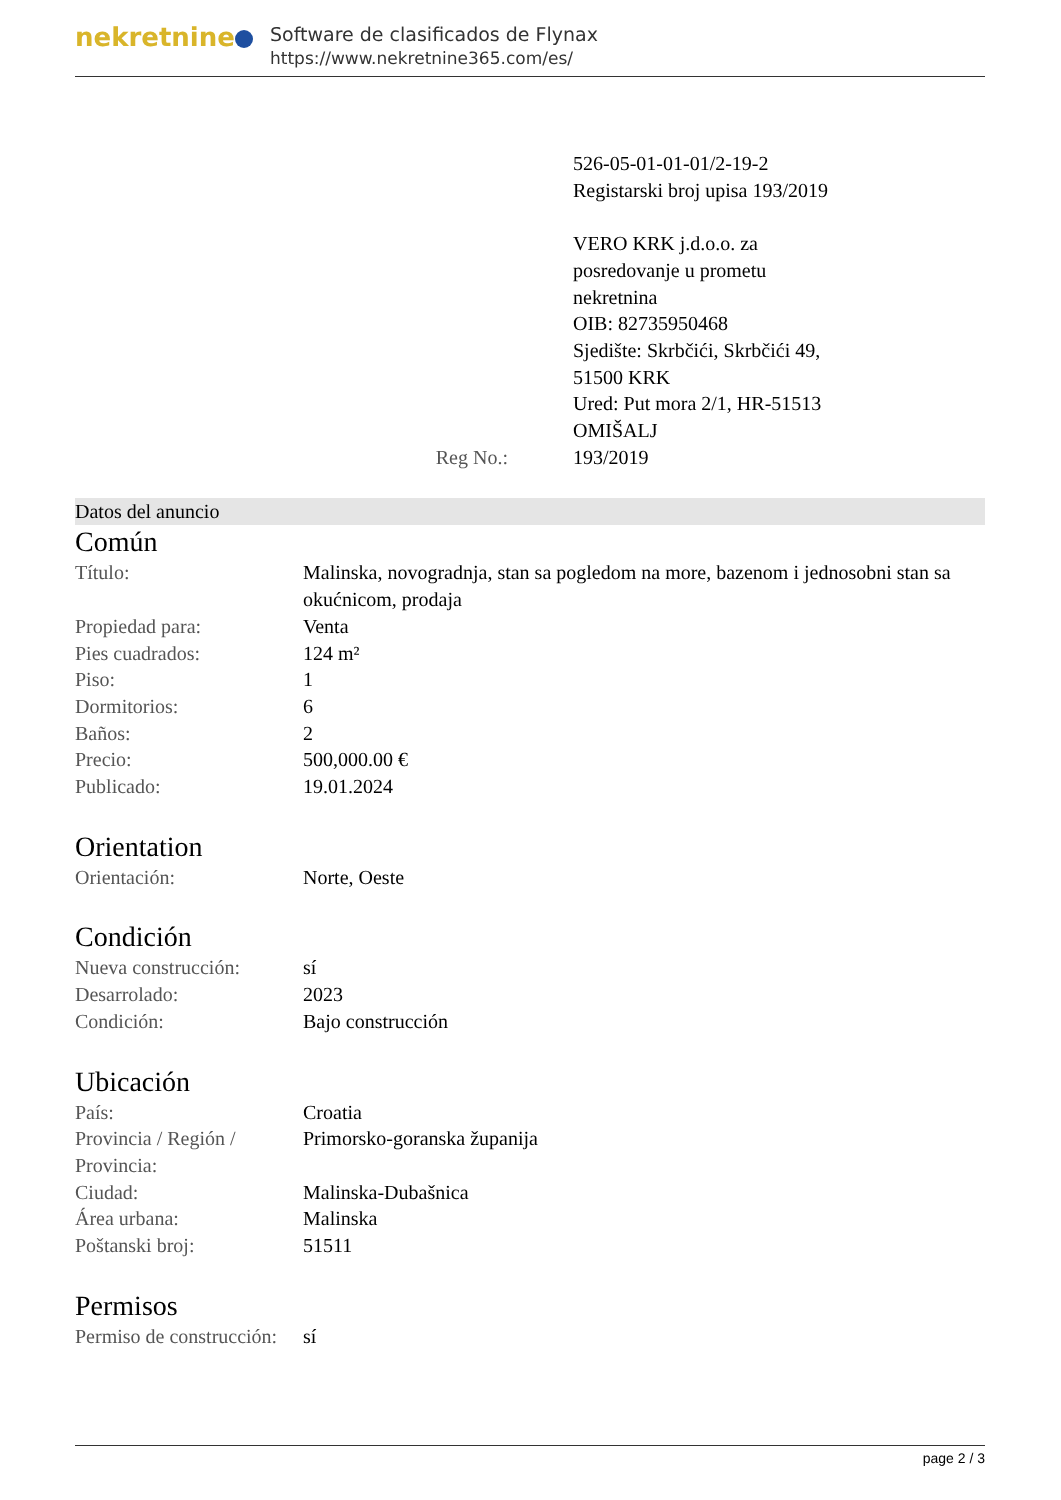nekretnine
Software de clasificados de Flynax
https://www.nekretnine365.com/es/
Reg No.: 526-05-01-01-01/2-19-2
Registarski broj upisa 193/2019
VERO KRK j.d.o.o. za
posredovanje u prometu
nekretnina
OIB: 82735950468
Sjedište: Skrbčići, Skrbčići 49,
51500 KRK
Ured: Put mora 2/1, HR-51513
OMIŠALJ
193/2019
Datos del anuncio
Común
| Título: | Malinska, novogradnja, stan sa pogledom na more, bazenom i jednosobni stan sa okućnicom, prodaja |
| Propiedad para: | Venta |
| Pies cuadrados: | 124 m² |
| Piso: | 1 |
| Dormitorios: | 6 |
| Baños: | 2 |
| Precio: | 500,000.00 € |
| Publicado: | 19.01.2024 |
Orientation
| Orientación: | Norte, Oeste |
Condición
| Nueva construcción: | sí |
| Desarrolado: | 2023 |
| Condición: | Bajo construcción |
Ubicación
| País: | Croatia |
| Provincia / Región / Provincia: | Primorsko-goranska županija |
| Ciudad: | Malinska-Dubašnica |
| Área urbana: | Malinska |
| Poštanski broj: | 51511 |
Permisos
| Permiso de construcción: | sí |
page 2 / 3